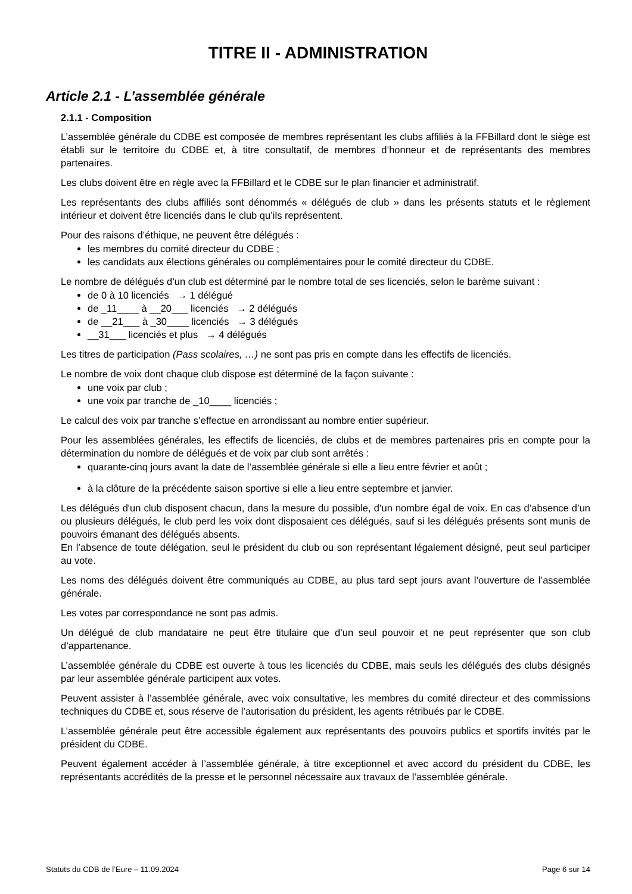TITRE II - ADMINISTRATION
Article 2.1 - L’assemblée générale
2.1.1 - Composition
L’assemblée générale du CDBE est composée de membres représentant les clubs affiliés à la FFBillard dont le siège est établi sur le territoire du CDBE et, à titre consultatif, de membres d’honneur et de représentants des membres partenaires.
Les clubs doivent être en règle avec la FFBillard et le CDBE sur le plan financier et administratif.
Les représentants des clubs affiliés sont dénommés « délégués de club » dans les présents statuts et le règlement intérieur et doivent être licenciés dans le club qu’ils représentent.
Pour des raisons d’éthique, ne peuvent être délégués :
les membres du comité directeur du CDBE ;
les candidats aux élections générales ou complémentaires pour le comité directeur du CDBE.
Le nombre de délégués d’un club est déterminé par le nombre total de ses licenciés, selon le barème suivant :
de 0 à 10 licenciés → 1 délégué
de _11____ à __20___ licenciés → 2 délégués
de __21___ à _30____ licenciés → 3 délégués
__31___ licenciés et plus → 4 délégués
Les titres de participation (Pass scolaires, …) ne sont pas pris en compte dans les effectifs de licenciés.
Le nombre de voix dont chaque club dispose est déterminé de la façon suivante :
une voix par club ;
une voix par tranche de _10____ licenciés ;
Le calcul des voix par tranche s’effectue en arrondissant au nombre entier supérieur.
Pour les assemblées générales, les effectifs de licenciés, de clubs et de membres partenaires pris en compte pour la détermination du nombre de délégués et de voix par club sont arrêtés :
quarante-cinq jours avant la date de l’assemblée générale si elle a lieu entre février et août ;
à la clôture de la précédente saison sportive si elle a lieu entre septembre et janvier.
Les délégués d'un club disposent chacun, dans la mesure du possible, d’un nombre égal de voix. En cas d’absence d’un ou plusieurs délégués, le club perd les voix dont disposaient ces délégués, sauf si les délégués présents sont munis de pouvoirs émanant des délégués absents.
En l’absence de toute délégation, seul le président du club ou son représentant légalement désigné, peut seul participer au vote.
Les noms des délégués doivent être communiqués au CDBE, au plus tard sept jours avant l’ouverture de l’assemblée générale.
Les votes par correspondance ne sont pas admis.
Un délégué de club mandataire ne peut être titulaire que d’un seul pouvoir et ne peut représenter que son club d’appartenance.
L’assemblée générale du CDBE est ouverte à tous les licenciés du CDBE, mais seuls les délégués des clubs désignés par leur assemblée générale participent aux votes.
Peuvent assister à l’assemblée générale, avec voix consultative, les membres du comité directeur et des commissions techniques du CDBE et, sous réserve de l’autorisation du président, les agents rétribués par le CDBE.
L’assemblée générale peut être accessible également aux représentants des pouvoirs publics et sportifs invités par le président du CDBE.
Peuvent également accéder à l’assemblée générale, à titre exceptionnel et avec accord du président du CDBE, les représentants accrédités de la presse et le personnel nécessaire aux travaux de l’assemblée générale.
Statuts du CDB de l’Eure – 11.09.2024 Page 6 sur 14